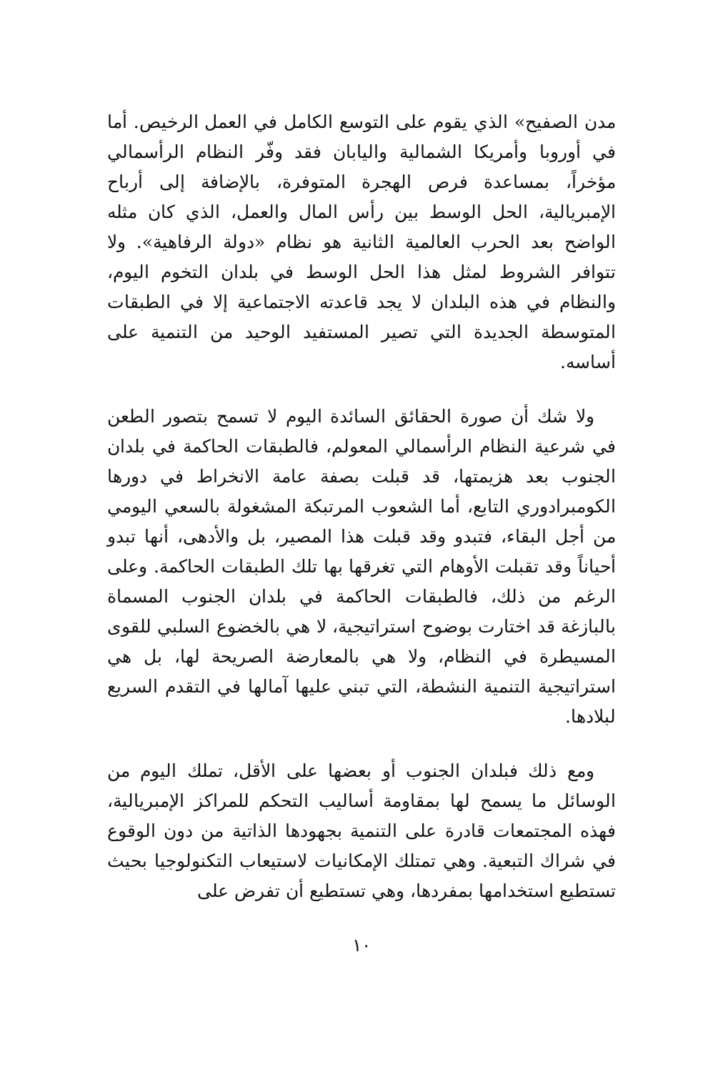مدن الصفيح» الذي يقوم على التوسع الكامل في العمل الرخيص. أما في أوروبا وأمريكا الشمالية واليابان فقد وفّر النظام الرأسمالي مؤخراً، بمساعدة فرص الهجرة المتوفرة، بالإضافة إلى أرباح الإمبريالية، الحل الوسط بين رأس المال والعمل، الذي كان مثله الواضح بعد الحرب العالمية الثانية هو نظام «دولة الرفاهية». ولا تتوافر الشروط لمثل هذا الحل الوسط في بلدان التخوم اليوم، والنظام في هذه البلدان لا يجد قاعدته الاجتماعية إلا في الطبقات المتوسطة الجديدة التي تصير المستفيد الوحيد من التنمية على أساسه.
ولا شك أن صورة الحقائق السائدة اليوم لا تسمح بتصور الطعن في شرعية النظام الرأسمالي المعولم، فالطبقات الحاكمة في بلدان الجنوب بعد هزيمتها، قد قبلت بصفة عامة الانخراط في دورها الكومبرادوري التابع، أما الشعوب المرتبكة المشغولة بالسعي اليومي من أجل البقاء، فتبدو وقد قبلت هذا المصير، بل والأدهى، أنها تبدو أحياناً وقد تقبلت الأوهام التي تغرقها بها تلك الطبقات الحاكمة. وعلى الرغم من ذلك، فالطبقات الحاكمة في بلدان الجنوب المسماة بالبازغة قد اختارت بوضوح استراتيجية، لا هي بالخضوع السلبي للقوى المسيطرة في النظام، ولا هي بالمعارضة الصريحة لها، بل هي استراتيجية التنمية النشطة، التي تبني عليها آمالها في التقدم السريع لبلادها.
ومع ذلك فبلدان الجنوب أو بعضها على الأقل، تملك اليوم من الوسائل ما يسمح لها بمقاومة أساليب التحكم للمراكز الإمبريالية، فهذه المجتمعات قادرة على التنمية بجهودها الذاتية من دون الوقوع في شراك التبعية. وهي تمتلك الإمكانيات لاستيعاب التكنولوجيا بحيث تستطيع استخدامها بمفردها، وهي تستطيع أن تفرض على
١٠